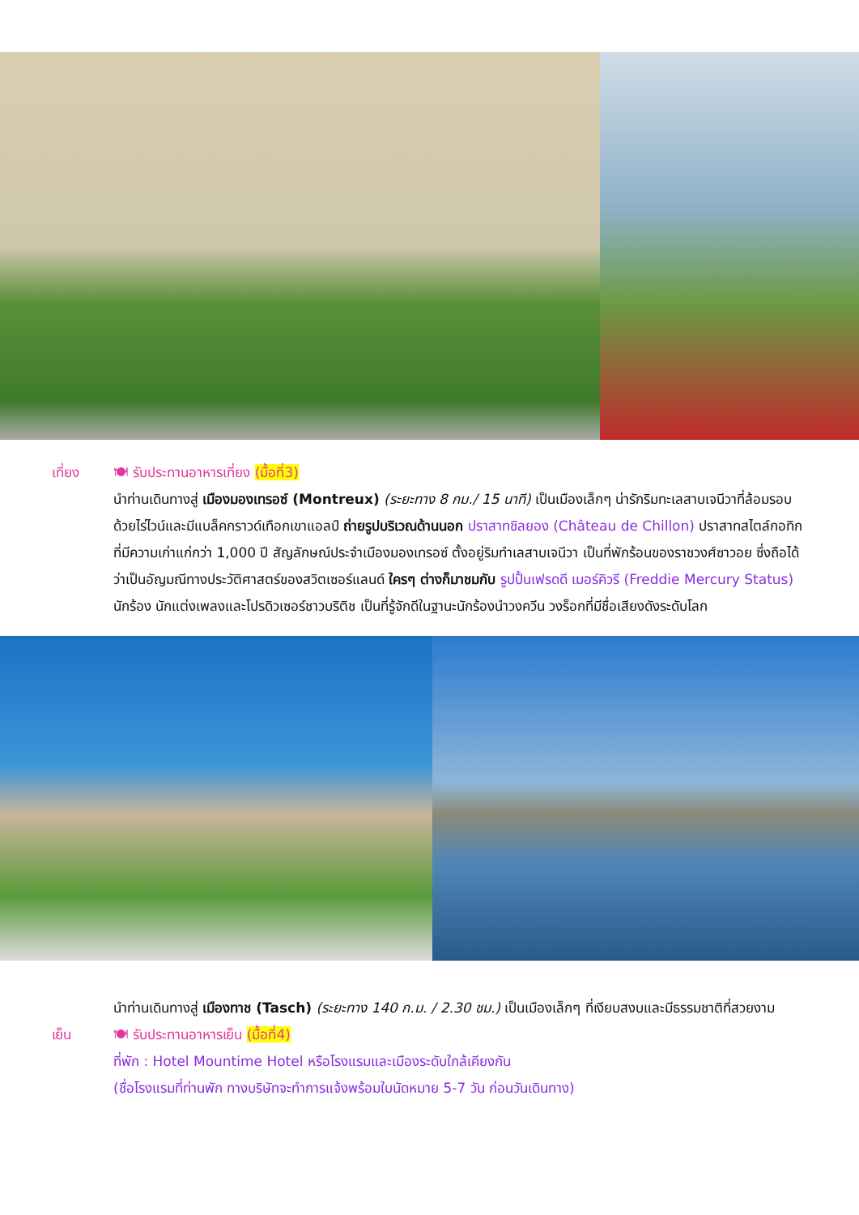เที่ยง 🍽 รับประทานอาหารเที่ยง (มื้อที่3)
นำท่านเดินทางสู่ เมืองมองเทรอซ์ (Montreux) (ระยะทาง 8 กม./ 15 นาที) เป็นเมืองเล็กๆ น่ารักริมทะเลสาบเจนีวาที่ล้อมรอบด้วยไร่ไวน์และมีแบล็คกราวด์เทือกเขาแอลป์ ถ่ายรูปบริเวณด้านนอก ปราสาทชิลยอง (Château de Chillon) ปราสาทสไตล์กอทิก ที่มีความเก่าแก่กว่า 1,000 ปี สัญลักษณ์ประจำเมืองมองเทรอซ์ ตั้งอยู่ริมทำเลสาบเจนีวา เป็นที่พักร้อนของราชวงศ์ซาวอย ซึ่งถือได้ว่าเป็นอัญมณีทางประวัติศาสตร์ของสวิตเซอร์แลนด์ ใครๆ ต่างก็มาชมกับ รูปปั้นเฟรดดี เมอร์คิวรี (Freddie Mercury Status) นักร้อง นักแต่งเพลงและโปรดิวเซอร์ชาวบริติช เป็นที่รู้จักดีในฐานะนักร้องนำวงควีน วงร็อกที่มีชื่อเสียงดังระดับโลก
นำท่านเดินทางสู่ เมืองทาช (Tasch) (ระยะทาง 140 ก.ม. / 2.30 ชม.) เป็นเมืองเล็กๆ ที่เงียบสงบและมีธรรมชาติที่สวยงาม
เย็น 🍽 รับประทานอาหารเย็น (มื้อที่4)
ที่พัก : Hotel Mountime Hotel หรือโรงแรมและเมืองระดับใกล้เคียงกัน
(ชื่อโรงแรมที่ท่านพัก ทางบริษัทจะทำการแจ้งพร้อมใบนัดหมาย 5-7 วัน ก่อนวันเดินทาง)